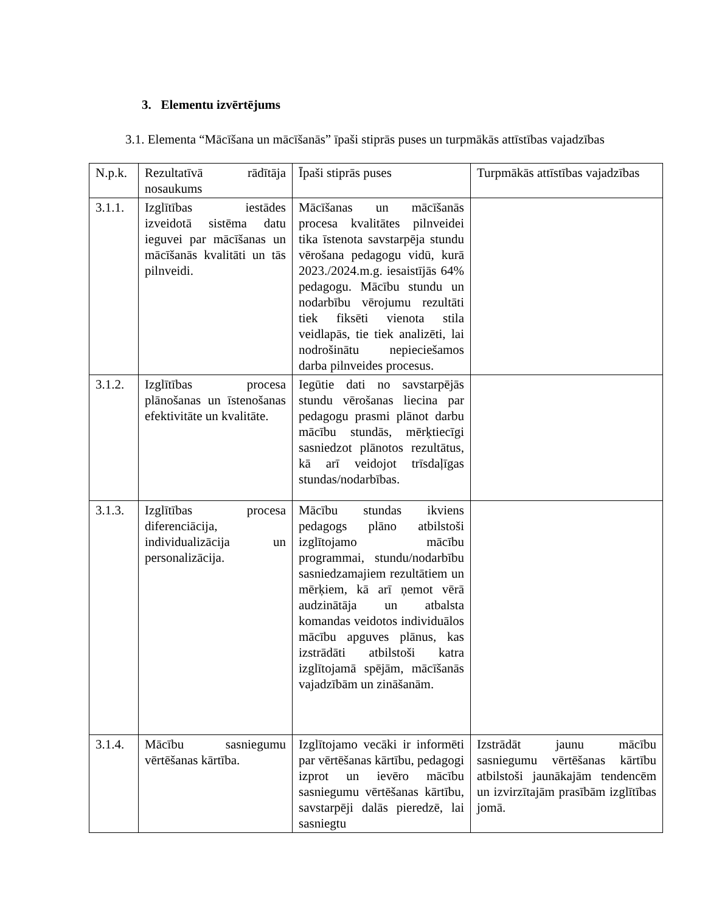3. Elementu izvērtējums
3.1. Elementa “Mācīšana un mācīšanās” īpaši stiprās puses un turpmākās attīstības vajadzības
| N.p.k. | Rezultatīvā rādītāja nosaukums | Īpaši stiprās puses | Turpmākās attīstības vajadzības |
| 3.1.1. | Izglītības iestādes izveidotā sistēma datu ieguvei par mācīšanas un mācīšanās kvalitāti un tās pilnveidi. | Mācīšanas un mācīšanās procesa kvalitātes pilnveidei tika īstenota savstarpēja stundu vērošana pedagogu vidū, kurā 2023./2024.m.g. iesaistījās 64% pedagogu. Mācību stundu un nodarbību vērojumu rezultāti tiek fiksēti vienota stila veidlapās, tie tiek analizēti, lai nodrošinātu nepieciešamos darba pilnveides procesus. | |
| 3.1.2. | Izglītības procesa plānošanas un īstenošanas efektivitāte un kvalitāte. | Iegūtie dati no savstarpējās stundu vērošanas liecina par pedagogu prasmi plānot darbu mācību stundās, mērķtiecīgi sasniedzot plānotos rezultātus, kā arī veidojot trīsdaļīgas stundas/nodarbības. | |
| 3.1.3. | Izglītības procesa diferenciācija, individualizācija un personalizācija. | Mācību stundas ikviens pedagogs plāno atbilstoši izglītojamo mācību programmai, stundu/nodarbību sasniedzamajiem rezultātiem un mērķiem, kā arī ņemot vērā audzinātāja un atbalsta komandas veidotos individuālos mācību apguves plānus, kas izstrādāti atbilstoši katra izglītojamā spējām, mācīšanās vajadzībām un zināšanām. | |
| 3.1.4. | Mācību sasniegumu vērtēšanas kārtība. | Izglītojamo vecāki ir informēti par vērtēšanas kārtību, pedagogi izprot un ievēro mācību sasniegumu vērtēšanas kārtību, savstarpēji dalās pieredzē, lai sasniegtu | Izstrādāt jaunu mācību sasniegumu vērtēšanas kārtību atbilstoši jaunākajām tendencēm un izvirzītajām prasībām izglītības jomā. |